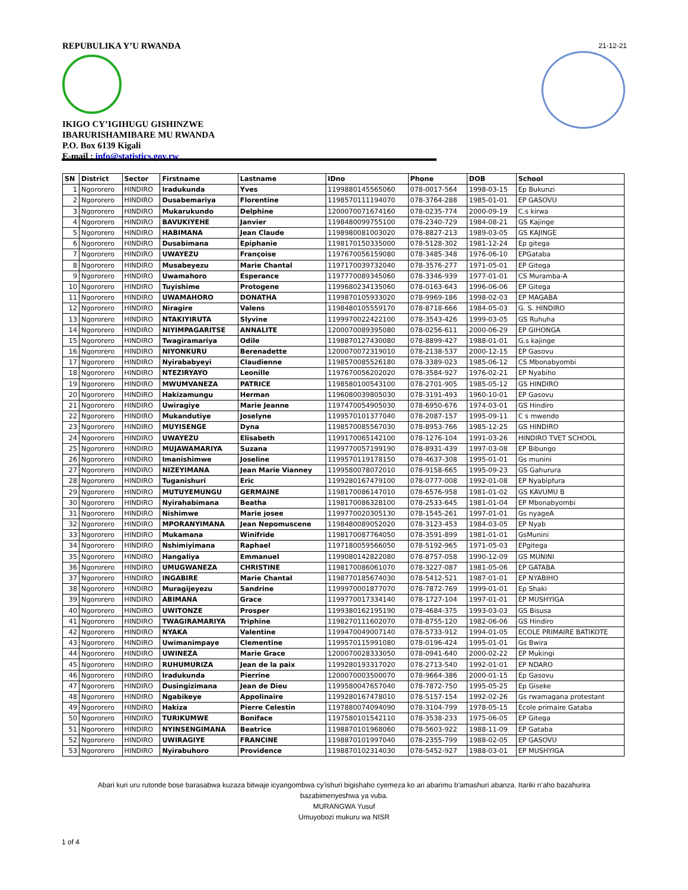REPUBULIKA Y’U RWANDA
IKIGO CY’IGIHUGU GISHINZWE
IBARURISHAMIBARE MU RWANDA
P.O. Box 6139 Kigali
E-mail : info@statistics.gov.rw
21-12-21
| SN | District | Sector | Firstname | Lastname | IDno | Phone | DOB | School |
| --- | --- | --- | --- | --- | --- | --- | --- | --- |
| 1 | Ngororero | HINDIRO | Iradukunda | Yves | 1199880145565060 | 078-0017-564 | 1998-03-15 | Ep Bukunzi |
| 2 | Ngororero | HINDIRO | Dusabemariya | Florentine | 1198570111194070 | 078-3764-288 | 1985-01-01 | EP GASOVU |
| 3 | Ngororero | HINDIRO | Mukarukundo | Delphine | 1200070071674160 | 078-0235-774 | 2000-09-19 | C.s kirwa |
| 4 | Ngororero | HINDIRO | BAVUKIYEHE | Janvier | 1198480099755100 | 078-2340-729 | 1984-08-21 | GS Kajinge |
| 5 | Ngororero | HINDIRO | HABIMANA | Jean Claude | 1198980081003020 | 078-8827-213 | 1989-03-05 | GS KAJINGE |
| 6 | Ngororero | HINDIRO | Dusabimana | Epiphanie | 1198170150335000 | 078-5128-302 | 1981-12-24 | Ep gitega |
| 7 | Ngororero | HINDIRO | UWAYEZU | Françoise | 1197670056159080 | 078-3485-348 | 1976-06-10 | EPGataba |
| 8 | Ngororero | HINDIRO | Musabeyezu | Marie Chantal | 1197170039732040 | 078-3576-277 | 1971-05-01 | EP Gitega |
| 9 | Ngororero | HINDIRO | Uwamahoro | Esperance | 1197770089345060 | 078-3346-939 | 1977-01-01 | CS Muramba-A |
| 10 | Ngororero | HINDIRO | Tuyishime | Protogene | 1199680234135060 | 078-0163-643 | 1996-06-06 | EP Gitega |
| 11 | Ngororero | HINDIRO | UWAMAHORO | DONATHA | 1199870105933020 | 078-9969-186 | 1998-02-03 | EP MAGABA |
| 12 | Ngororero | HINDIRO | Niragire | Valens | 1198480105559170 | 078-8718-666 | 1984-05-03 | G. S. HINDIRO |
| 13 | Ngororero | HINDIRO | NTAKIYIRUTA | Slyvine | 1199970022422100 | 078-3543-426 | 1999-03-05 | GS Ruhuha |
| 14 | Ngororero | HINDIRO | NIYIMPAGARITSE | ANNALITE | 1200070089395080 | 078-0256-611 | 2000-06-29 | EP GIHONGA |
| 15 | Ngororero | HINDIRO | Twagiramariya | Odile | 1198870127430080 | 078-8899-427 | 1988-01-01 | G.s kajinge |
| 16 | Ngororero | HINDIRO | NIYONKURU | Berenadette | 1200070072319010 | 078-2138-537 | 2000-12-15 | EP Gasovu |
| 17 | Ngororero | HINDIRO | Nyirababyeyi | Claudienne | 1198570085526180 | 078-3389-023 | 1985-06-12 | CS Mbonabyombi |
| 18 | Ngororero | HINDIRO | NTEZIRYAYO | Leonille | 1197670056202020 | 078-3584-927 | 1976-02-21 | EP Nyabiho |
| 19 | Ngororero | HINDIRO | MWUMVANEZA | PATRICE | 1198580100543100 | 078-2701-905 | 1985-05-12 | GS HINDIRO |
| 20 | Ngororero | HINDIRO | Hakizamungu | Herman | 1196080039805030 | 078-3191-493 | 1960-10-01 | EP Gasovu |
| 21 | Ngororero | HINDIRO | Uwiragiye | Marie Jeanne | 1197470054905030 | 078-6950-676 | 1974-03-01 | GS Hindiro |
| 22 | Ngororero | HINDIRO | Mukandutiye | Joselyne | 1199570101377040 | 078-2087-157 | 1995-09-11 | C s mwendo |
| 23 | Ngororero | HINDIRO | MUYISENGE | Dyna | 1198570085567030 | 078-8953-766 | 1985-12-25 | GS HINDIRO |
| 24 | Ngororero | HINDIRO | UWAYEZU | Elisabeth | 1199170065142100 | 078-1276-104 | 1991-03-26 | HINDIRO TVET SCHOOL |
| 25 | Ngororero | HINDIRO | MUJAWAMARIYA | Suzana | 1199770057199190 | 078-8931-439 | 1997-03-08 | EP Bibungo |
| 26 | Ngororero | HINDIRO | Imanishimwe | Joseline | 1199570119178150 | 078-4637-308 | 1995-01-01 | Gs munini |
| 27 | Ngororero | HINDIRO | NIZEYIMANA | Jean Marie Vianney | 1199580078072010 | 078-9158-665 | 1995-09-23 | GS Gahurura |
| 28 | Ngororero | HINDIRO | Tuganishuri | Eric | 1199280167479100 | 078-0777-008 | 1992-01-08 | EP Nyabipfura |
| 29 | Ngororero | HINDIRO | MUTUYEMUNGU | GERMAINE | 1198170086147010 | 078-6576-958 | 1981-01-02 | GS KAVUMU B |
| 30 | Ngororero | HINDIRO | Nyirahabimana | Beatha | 1198170086328100 | 078-2533-645 | 1981-01-04 | EP Mbonabyombi |
| 31 | Ngororero | HINDIRO | Nishimwe | Marie josee | 1199770020305130 | 078-1545-261 | 1997-01-01 | Gs nyageA |
| 32 | Ngororero | HINDIRO | MPORANYIMANA | Jean Nepomuscene | 1198480089052020 | 078-3123-453 | 1984-03-05 | EP Nyab |
| 33 | Ngororero | HINDIRO | Mukamana | Winifride | 1198170087764050 | 078-3591-899 | 1981-01-01 | GsMunini |
| 34 | Ngororero | HINDIRO | Nshimiyimana | Raphael | 1197180059566050 | 078-5192-965 | 1971-05-03 | EPgitega |
| 35 | Ngororero | HINDIRO | Hangaliya | Emmanuel | 1199080142822080 | 078-8757-058 | 1990-12-09 | GS MUNINI |
| 36 | Ngororero | HINDIRO | UMUGWANEZA | CHRISTINE | 1198170086061070 | 078-3227-087 | 1981-05-06 | EP GATABA |
| 37 | Ngororero | HINDIRO | INGABIRE | Marie Chantal | 1198770185674030 | 078-5412-521 | 1987-01-01 | EP NYABIHO |
| 38 | Ngororero | HINDIRO | Muragijeyezu | Sandrine | 1199970001877070 | 078-7872-769 | 1999-01-01 | Ep Shaki |
| 39 | Ngororero | HINDIRO | ABIMANA | Grace | 1199770017334140 | 078-1727-104 | 1997-01-01 | EP MUSHYIGA |
| 40 | Ngororero | HINDIRO | UWITONZE | Prosper | 1199380162195190 | 078-4684-375 | 1993-03-03 | GS Bisusa |
| 41 | Ngororero | HINDIRO | TWAGIRAMARIYA | Triphine | 1198270111602070 | 078-8755-120 | 1982-06-06 | GS Hindiro |
| 42 | Ngororero | HINDIRO | NYAKA | Valentine | 1199470049007140 | 078-5733-912 | 1994-01-05 | ECOLE PRIMAIRE BATIKOTE |
| 43 | Ngororero | HINDIRO | Uwimanimpaye | Clementine | 1199570115991080 | 078-0196-424 | 1995-01-01 | Gs Bwira |
| 44 | Ngororero | HINDIRO | UWINEZA | Marie Grace | 1200070028333050 | 078-0941-640 | 2000-02-22 | EP Mukingi |
| 45 | Ngororero | HINDIRO | RUHUMURIZA | Jean de la paix | 1199280193317020 | 078-2713-540 | 1992-01-01 | EP NDARO |
| 46 | Ngororero | HINDIRO | Iradukunda | Pierrine | 1200070003500070 | 078-9664-386 | 2000-01-15 | Ep Gasovu |
| 47 | Ngororero | HINDIRO | Dusingizimana | Jean de Dieu | 1199580047657040 | 078-7872-750 | 1995-05-25 | Ep Giseke |
| 48 | Ngororero | HINDIRO | Ngabikeye | Appolinaire | 1199280167478010 | 078-5157-154 | 1992-02-26 | Gs rwamagana protestant |
| 49 | Ngororero | HINDIRO | Hakiza | Pierre Celestin | 1197880074094090 | 078-3104-799 | 1978-05-15 | Ecole primaire Gataba |
| 50 | Ngororero | HINDIRO | TURIKUMWE | Boniface | 1197580101542110 | 078-3538-233 | 1975-06-05 | EP Gitega |
| 51 | Ngororero | HINDIRO | NYINSENGIMANA | Beatrice | 1198870101968060 | 078-5603-922 | 1988-11-09 | EP Gataba |
| 52 | Ngororero | HINDIRO | UWIRAGIYE | FRANCINE | 1198870101997040 | 078-2355-799 | 1988-02-05 | EP GASOVU |
| 53 | Ngororero | HINDIRO | Nyirabuhoro | Providence | 1198870102314030 | 078-5452-927 | 1988-03-01 | EP MUSHYIGA |
Abari kuri uru rutonde bose barasabwa kuzaza bitwaje icyangombwa cy’ishuri bigishaho cyemeza ko ari abarimu b’amashuri abanza. Itariki n’aho bazahurira bazabimenyeshwa ya vuba.
MURANGWA Yusuf
Umuyobozi mukuru wa NISR
1 of 4